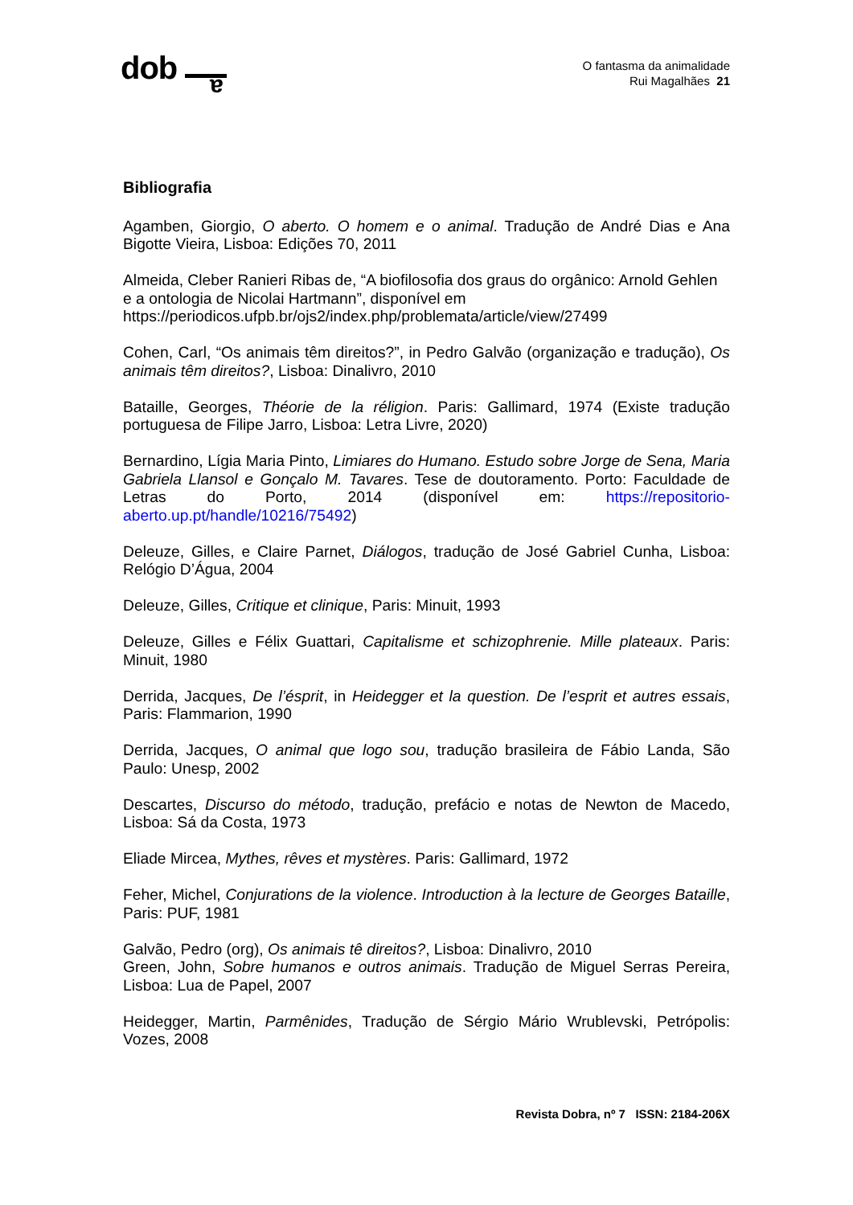dob
a
O fantasma da animalidade
Rui Magalhães 21
Bibliografia
Agamben, Giorgio, O aberto. O homem e o animal. Tradução de André Dias e Ana Bigotte Vieira, Lisboa: Edições 70, 2011
Almeida, Cleber Ranieri Ribas de, “A biofilosofia dos graus do orgânico: Arnold Gehlen e a ontologia de Nicolai Hartmann”, disponível em https://periodicos.ufpb.br/ojs2/index.php/problemata/article/view/27499
Cohen, Carl, “Os animais têm direitos?”, in Pedro Galvão (organização e tradução), Os animais têm direitos?, Lisboa: Dinalivro, 2010
Bataille, Georges, Théorie de la réligion. Paris: Gallimard, 1974 (Existe tradução portuguesa de Filipe Jarro, Lisboa: Letra Livre, 2020)
Bernardino, Lígia Maria Pinto, Limiares do Humano. Estudo sobre Jorge de Sena, Maria Gabriela Llansol e Gonçalo M. Tavares. Tese de doutoramento. Porto: Faculdade de Letras do Porto, 2014 (disponível em: https://repositorio-aberto.up.pt/handle/10216/75492)
Deleuze, Gilles, e Claire Parnet, Diálogos, tradução de José Gabriel Cunha, Lisboa: Relógio D’Água, 2004
Deleuze, Gilles, Critique et clinique, Paris: Minuit, 1993
Deleuze, Gilles e Félix Guattari, Capitalisme et schizophrenie. Mille plateaux. Paris: Minuit, 1980
Derrida, Jacques, De l’ésprit, in Heidegger et la question. De l’esprit et autres essais, Paris: Flammarion, 1990
Derrida, Jacques, O animal que logo sou, tradução brasileira de Fábio Landa, São Paulo: Unesp, 2002
Descartes, Discurso do método, tradução, prefácio e notas de Newton de Macedo, Lisboa: Sá da Costa, 1973
Eliade Mircea, Mythes, rêves et mystères. Paris: Gallimard, 1972
Feher, Michel, Conjurations de la violence. Introduction à la lecture de Georges Bataille, Paris: PUF, 1981
Galvão, Pedro (org), Os animais tê direitos?, Lisboa: Dinalivro, 2010
Green, John, Sobre humanos e outros animais. Tradução de Miguel Serras Pereira, Lisboa: Lua de Papel, 2007
Heidegger, Martin, Parmênides, Tradução de Sérgio Mário Wrublevski, Petrópolis: Vozes, 2008
Revista Dobra, nº 7 ISSN: 2184-206X